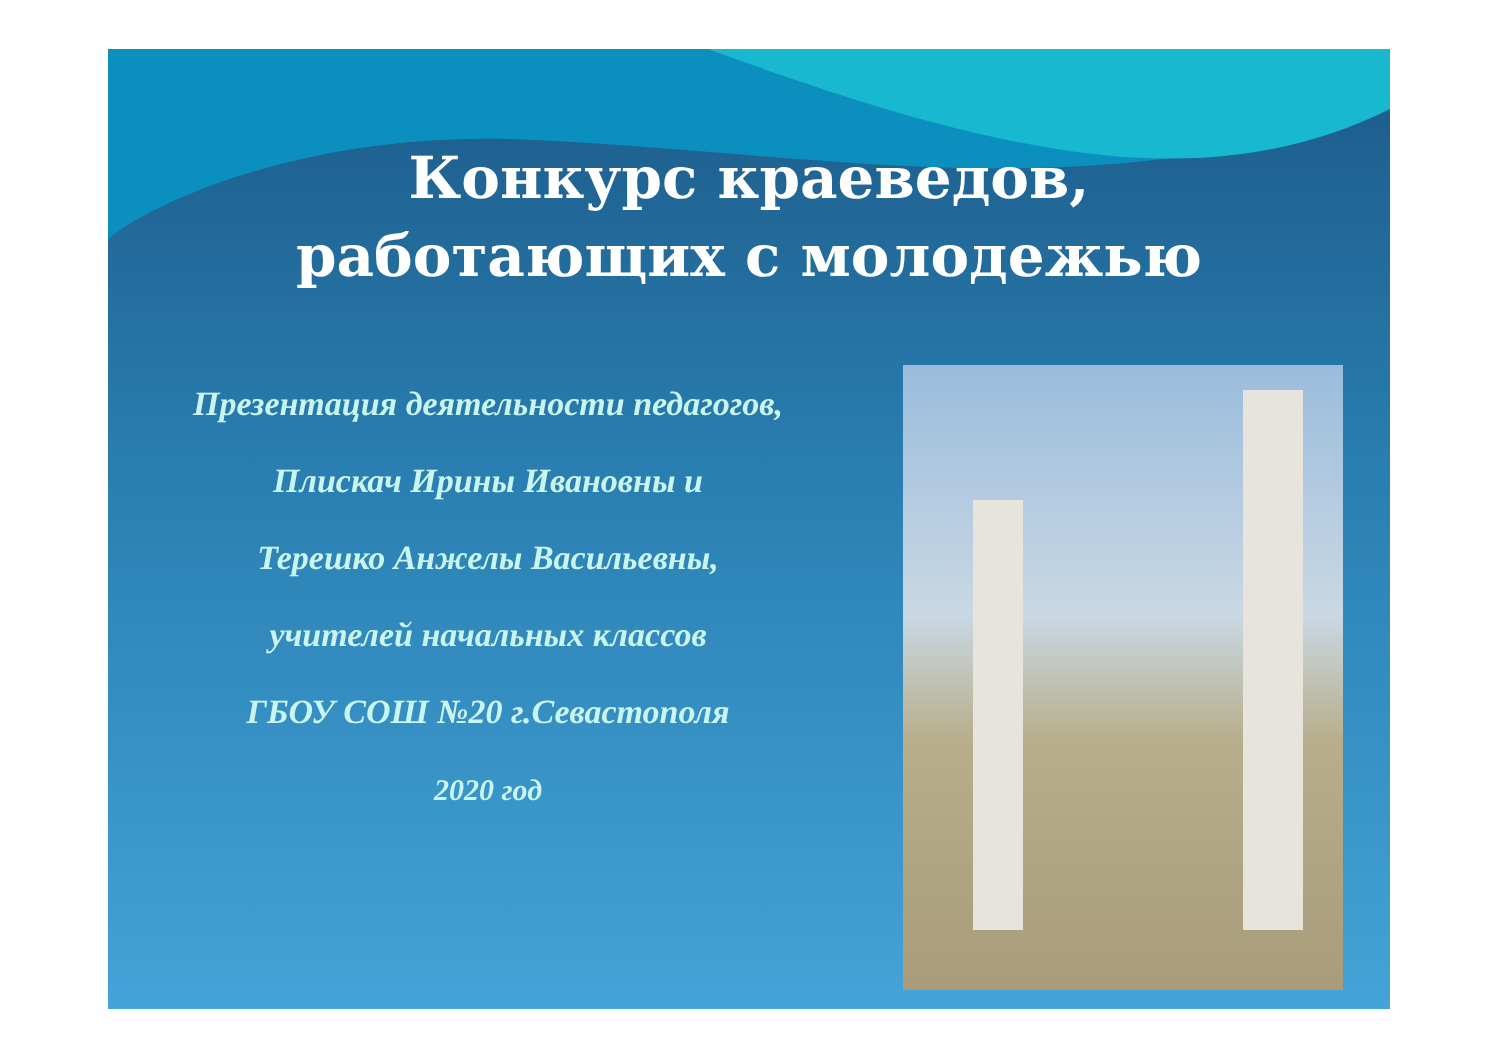Конкурс краеведов,
работающих с молодежью
Презентация деятельности педагогов,
Плискач Ирины Ивановны и
Терешко Анжелы Васильевны,
учителей начальных классов
ГБОУ СОШ №20 г.Севастополя
2020 год